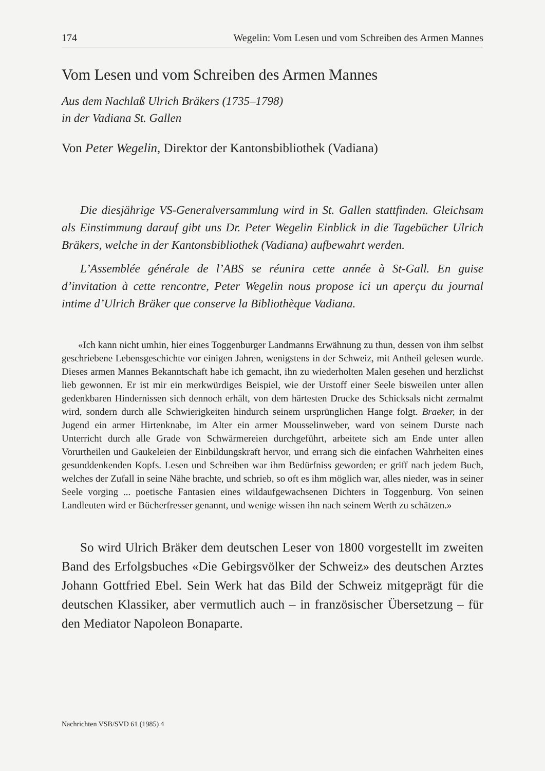174 Wegelin: Vom Lesen und vom Schreiben des Armen Mannes
Vom Lesen und vom Schreiben des Armen Mannes
Aus dem Nachlaß Ulrich Bräkers (1735–1798)
in der Vadiana St. Gallen
Von Peter Wegelin, Direktor der Kantonsbibliothek (Vadiana)
Die diesjährige VS-Generalversammlung wird in St. Gallen stattfinden. Gleichsam als Einstimmung darauf gibt uns Dr. Peter Wegelin Einblick in die Tagebücher Ulrich Bräkers, welche in der Kantonsbibliothek (Vadiana) aufbewahrt werden.
L’Assemblée générale de l’ABS se réunira cette année à St-Gall. En guise d’invitation à cette rencontre, Peter Wegelin nous propose ici un aperçu du journal intime d’Ulrich Bräker que conserve la Bibliothèque Vadiana.
«Ich kann nicht umhin, hier eines Toggenburger Landmanns Erwähnung zu thun, dessen von ihm selbst geschriebene Lebensgeschichte vor einigen Jahren, wenigstens in der Schweiz, mit Antheil gelesen wurde. Dieses armen Mannes Bekanntschaft habe ich gemacht, ihn zu wiederholten Malen gesehen und herzlichst lieb gewonnen. Er ist mir ein merkwürdiges Beispiel, wie der Urstoff einer Seele bisweilen unter allen gedenkbaren Hindernissen sich dennoch erhält, von dem härtesten Drucke des Schicksals nicht zermalmt wird, sondern durch alle Schwierigkeiten hindurch seinem ursprünglichen Hange folgt. Braeker, in der Jugend ein armer Hirtenknabe, im Alter ein armer Mousselinweber, ward von seinem Durste nach Unterricht durch alle Grade von Schwärmereien durchgeführt, arbeitete sich am Ende unter allen Vorurtheilen und Gaukeleien der Einbildungskraft hervor, und errang sich die einfachen Wahrheiten eines gesunddenkenden Kopfs. Lesen und Schreiben war ihm Bedürfniss geworden; er griff nach jedem Buch, welches der Zufall in seine Nähe brachte, und schrieb, so oft es ihm möglich war, alles nieder, was in seiner Seele vorging ... poetische Fantasien eines wildaufgewachsenen Dichters in Toggenburg. Von seinen Landleuten wird er Bücherfresser genannt, und wenige wissen ihn nach seinem Werth zu schätzen.»
So wird Ulrich Bräker dem deutschen Leser von 1800 vorgestellt im zweiten Band des Erfolgsbuches «Die Gebirgsvölker der Schweiz» des deutschen Arztes Johann Gottfried Ebel. Sein Werk hat das Bild der Schweiz mitgeprägt für die deutschen Klassiker, aber vermutlich auch – in französischer Übersetzung – für den Mediator Napoleon Bonaparte.
Nachrichten VSB/SVD 61 (1985) 4